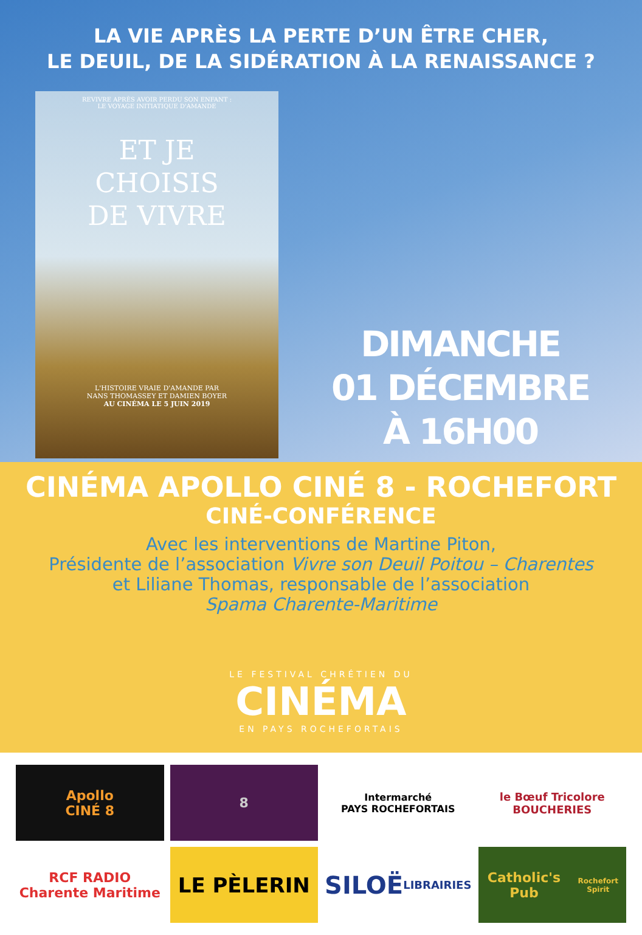LA VIE APRÈS LA PERTE D’UN ÊTRE CHER,
LE DEUIL, DE LA SIDÉRATION À LA RENAISSANCE ?
REVIVRE APRÈS AVOIR PERDU SON ENFANT :
LE VOYAGE INITIATIQUE D'AMANDE
ET JE
CHOISIS
DE VIVRE
L'HISTOIRE VRAIE D'AMANDE PAR
NANS THOMASSEY ET DAMIEN BOYER
AU CINÉMA LE 5 JUIN 2019
DIMANCHE
01 DÉCEMBRE
À 16H00
CINÉMA APOLLO CINÉ 8 - ROCHEFORT
CINÉ-CONFÉRENCE
Avec les interventions de Martine Piton,
Présidente de l’association Vivre son Deuil Poitou – Charentes
et Liliane Thomas, responsable de l’association
Spama Charente-Maritime
LE FESTIVAL CHRÉTIEN DU
CINÉMA
EN PAYS ROCHEFORTAIS
Apollo
CINÉ 8
8
Intermarché
PAYS ROCHEFORTAIS
le Bœuf Tricolore
BOUCHERIES
RCF RADIO
Charente Maritime
LE PÈLERIN
SILOË
LIBRAIRIES
Catholic's Pub
Rochefort Spirit